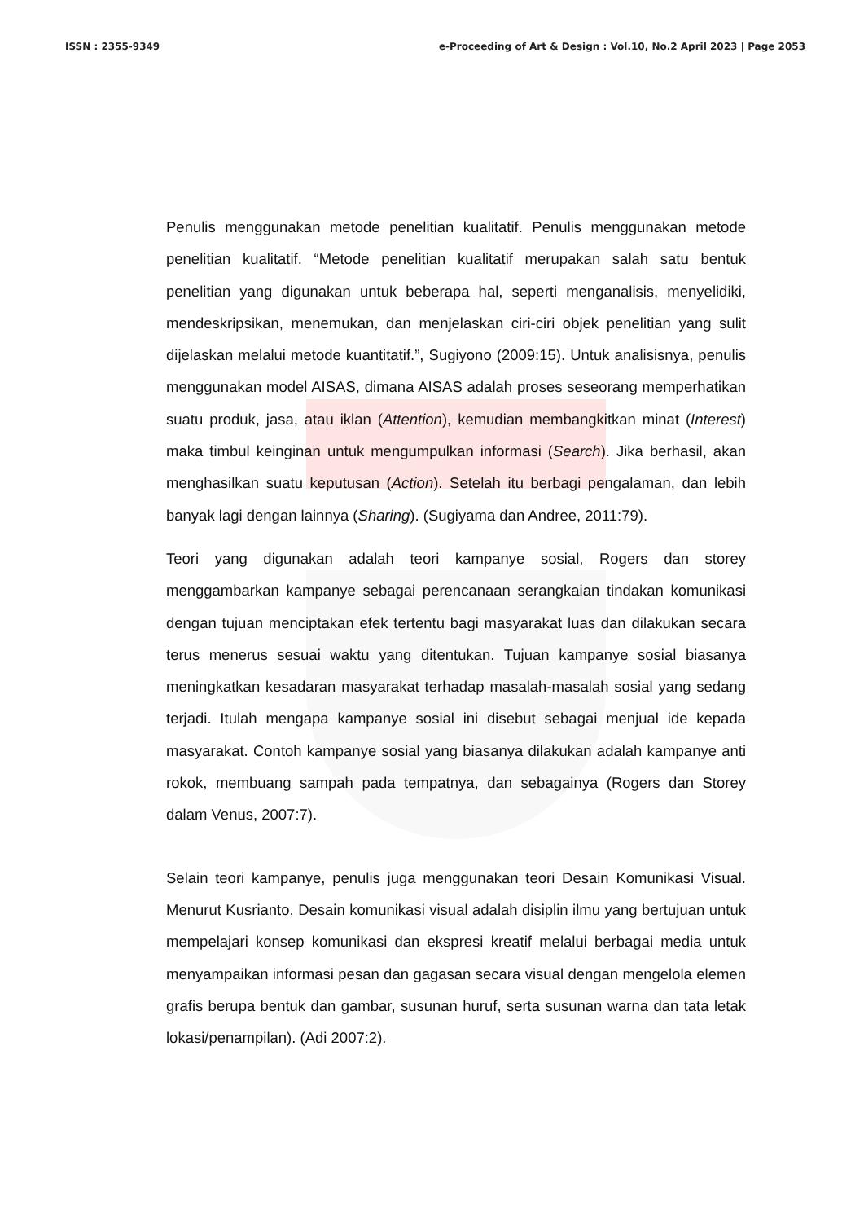ISSN : 2355-9349 e-Proceeding of Art & Design : Vol.10, No.2 April 2023 | Page 2053
Penulis menggunakan metode penelitian kualitatif. Penulis menggunakan metode penelitian kualitatif. “Metode penelitian kualitatif merupakan salah satu bentuk penelitian yang digunakan untuk beberapa hal, seperti menganalisis, menyelidiki, mendeskripsikan, menemukan, dan menjelaskan ciri-ciri objek penelitian yang sulit dijelaskan melalui metode kuantitatif.”, Sugiyono (2009:15). Untuk analisisnya, penulis menggunakan model AISAS, dimana AISAS adalah proses seseorang memperhatikan suatu produk, jasa, atau iklan (Attention), kemudian membangkitkan minat (Interest) maka timbul keinginan untuk mengumpulkan informasi (Search). Jika berhasil, akan menghasilkan suatu keputusan (Action). Setelah itu berbagi pengalaman, dan lebih banyak lagi dengan lainnya (Sharing). (Sugiyama dan Andree, 2011:79).
Teori yang digunakan adalah teori kampanye sosial, Rogers dan storey menggambarkan kampanye sebagai perencanaan serangkaian tindakan komunikasi dengan tujuan menciptakan efek tertentu bagi masyarakat luas dan dilakukan secara terus menerus sesuai waktu yang ditentukan. Tujuan kampanye sosial biasanya meningkatkan kesadaran masyarakat terhadap masalah-masalah sosial yang sedang terjadi. Itulah mengapa kampanye sosial ini disebut sebagai menjual ide kepada masyarakat. Contoh kampanye sosial yang biasanya dilakukan adalah kampanye anti rokok, membuang sampah pada tempatnya, dan sebagainya (Rogers dan Storey dalam Venus, 2007:7).
Selain teori kampanye, penulis juga menggunakan teori Desain Komunikasi Visual. Menurut Kusrianto, Desain komunikasi visual adalah disiplin ilmu yang bertujuan untuk mempelajari konsep komunikasi dan ekspresi kreatif melalui berbagai media untuk menyampaikan informasi pesan dan gagasan secara visual dengan mengelola elemen grafis berupa bentuk dan gambar, susunan huruf, serta susunan warna dan tata letak lokasi/penampilan). (Adi 2007:2).